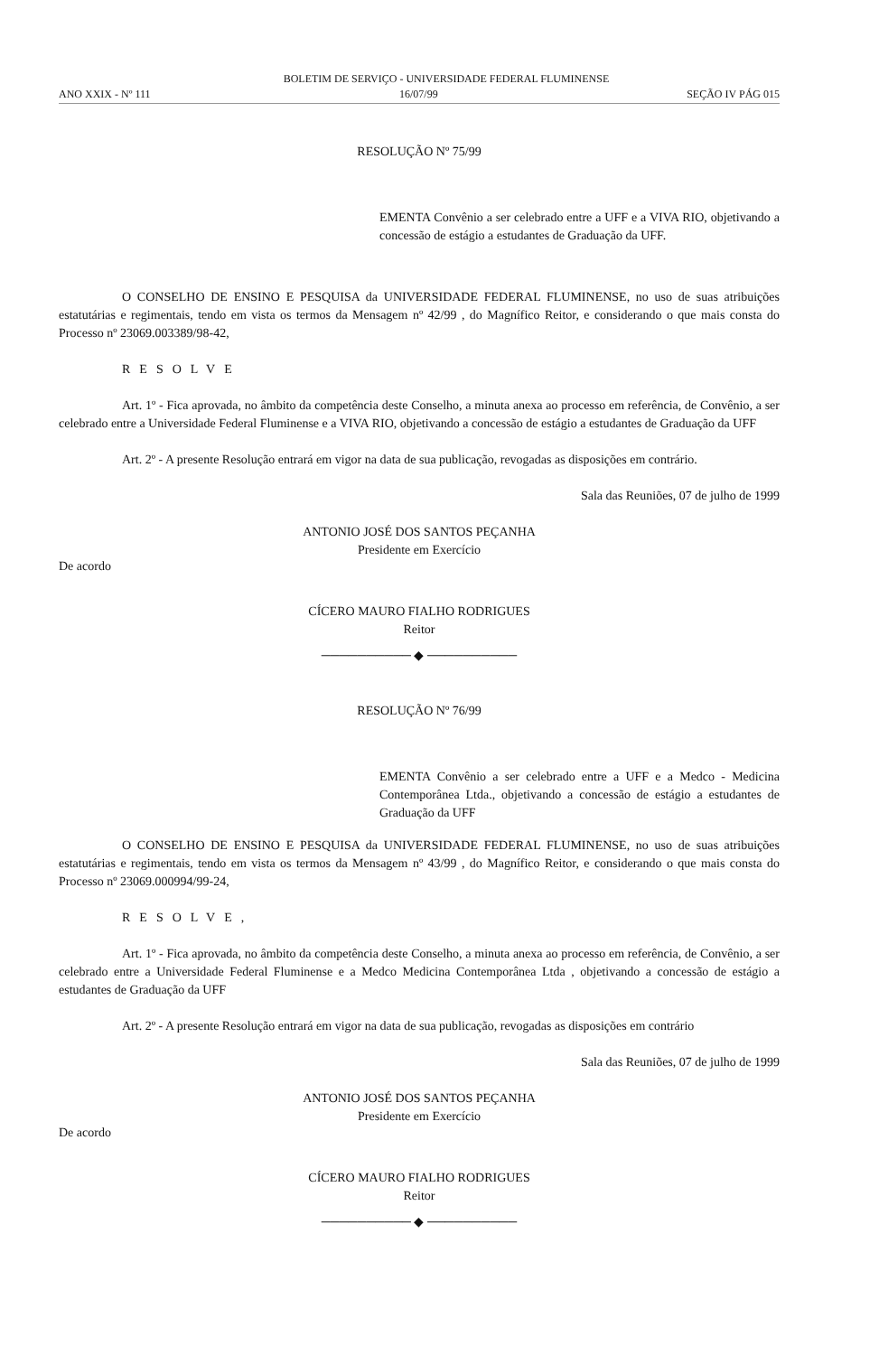BOLETIM DE SERVIÇO - UNIVERSIDADE FEDERAL FLUMINENSE
ANO XXIX - Nº 111 16/07/99 SEÇÃO IV PÁG 015
RESOLUÇÃO Nº 75/99
EMENTA Convênio a ser celebrado entre a UFF e a VIVA RIO, objetivando a concessão de estágio a estudantes de Graduação da UFF.
O CONSELHO DE ENSINO E PESQUISA da UNIVERSIDADE FEDERAL FLUMINENSE, no uso de suas atribuições estatutárias e regimentais, tendo em vista os termos da Mensagem nº 42/99 , do Magnífico Reitor, e considerando o que mais consta do Processo nº 23069.003389/98-42,
RESOLVE
Art. 1º - Fica aprovada, no âmbito da competência deste Conselho, a minuta anexa ao processo em referência, de Convênio, a ser celebrado entre a Universidade Federal Fluminense e a VIVA RIO, objetivando a concessão de estágio a estudantes de Graduação da UFF
Art. 2º - A presente Resolução entrará em vigor na data de sua publicação, revogadas as disposições em contrário.
Sala das Reuniões, 07 de julho de 1999
ANTONIO JOSÉ DOS SANTOS PEÇANHA
Presidente em Exercício
De acordo
CÍCERO MAURO FIALHO RODRIGUES
Reitor
────────── ◆ ──────────
RESOLUÇÃO Nº 76/99
EMENTA Convênio a ser celebrado entre a UFF e a Medco - Medicina Contemporânea Ltda., objetivando a concessão de estágio a estudantes de Graduação da UFF
O CONSELHO DE ENSINO E PESQUISA da UNIVERSIDADE FEDERAL FLUMINENSE, no uso de suas atribuições estatutárias e regimentais, tendo em vista os termos da Mensagem nº 43/99 , do Magnífico Reitor, e considerando o que mais consta do Processo nº 23069.000994/99-24,
RESOLVE,
Art. 1º - Fica aprovada, no âmbito da competência deste Conselho, a minuta anexa ao processo em referência, de Convênio, a ser celebrado entre a Universidade Federal Fluminense e a Medco Medicina Contemporânea Ltda , objetivando a concessão de estágio a estudantes de Graduação da UFF
Art. 2º - A presente Resolução entrará em vigor na data de sua publicação, revogadas as disposições em contrário
Sala das Reuniões, 07 de julho de 1999
ANTONIO JOSÉ DOS SANTOS PEÇANHA
Presidente em Exercício
De acordo
CÍCERO MAURO FIALHO RODRIGUES
Reitor
────────── ◆ ──────────